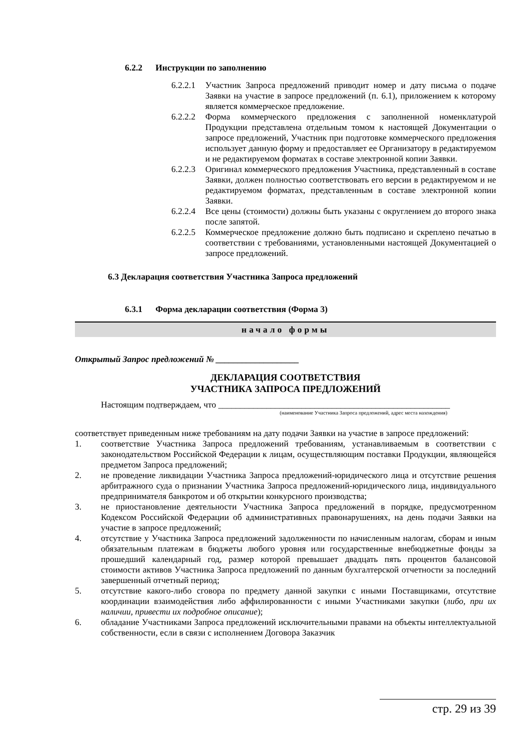6.2.2 Инструкции по заполнению
6.2.2.1 Участник Запроса предложений приводит номер и дату письма о подаче Заявки на участие в запросе предложений (п. 6.1), приложением к которому является коммерческое предложение.
6.2.2.2 Форма коммерческого предложения с заполненной номенклатурой Продукции представлена отдельным томом к настоящей Документации о запросе предложений, Участник при подготовке коммерческого предложения использует данную форму и предоставляет ее Организатору в редактируемом и не редактируемом форматах в составе электронной копии Заявки.
6.2.2.3 Оригинал коммерческого предложения Участника, представленный в составе Заявки, должен полностью соответствовать его версии в редактируемом и не редактируемом форматах, представленным в составе электронной копии Заявки.
6.2.2.4 Все цены (стоимости) должны быть указаны с округлением до второго знака после запятой.
6.2.2.5 Коммерческое предложение должно быть подписано и скреплено печатью в соответствии с требованиями, установленными настоящей Документацией о запросе предложений.
6.3 Декларация соответствия Участника Запроса предложений
6.3.1 Форма декларации соответствия (Форма 3)
начало формы
Открытый Запрос предложений № ___________________
ДЕКЛАРАЦИЯ СООТВЕТСТВИЯ
УЧАСТНИКА ЗАПРОСА ПРЕДЛОЖЕНИЙ
Настоящим подтверждаем, что _____________________________________________________
(наименование Участника Запроса предложений, адрес места нахождения)
соответствует приведенным ниже требованиям на дату подачи Заявки на участие в запросе предложений:
1. соответствие Участника Запроса предложений требованиям, устанавливаемым в соответствии с законодательством Российской Федерации к лицам, осуществляющим поставки Продукции, являющейся предметом Запроса предложений;
2. не проведение ликвидации Участника Запроса предложений-юридического лица и отсутствие решения арбитражного суда о признании Участника Запроса предложений-юридического лица, индивидуального предпринимателя банкротом и об открытии конкурсного производства;
3. не приостановление деятельности Участника Запроса предложений в порядке, предусмотренном Кодексом Российской Федерации об административных правонарушениях, на день подачи Заявки на участие в запросе предложений;
4. отсутствие у Участника Запроса предложений задолженности по начисленным налогам, сборам и иным обязательным платежам в бюджеты любого уровня или государственные внебюджетные фонды за прошедший календарный год, размер которой превышает двадцать пять процентов балансовой стоимости активов Участника Запроса предложений по данным бухгалтерской отчетности за последний завершенный отчетный период;
5. отсутствие какого-либо сговора по предмету данной закупки с иными Поставщиками, отсутствие координации взаимодействия либо аффилированности с иными Участниками закупки (либо, при их наличии, привести их подробное описание);
6. обладание Участниками Запроса предложений исключительными правами на объекты интеллектуальной собственности, если в связи с исполнением Договора Заказчик
стр. 29 из 39